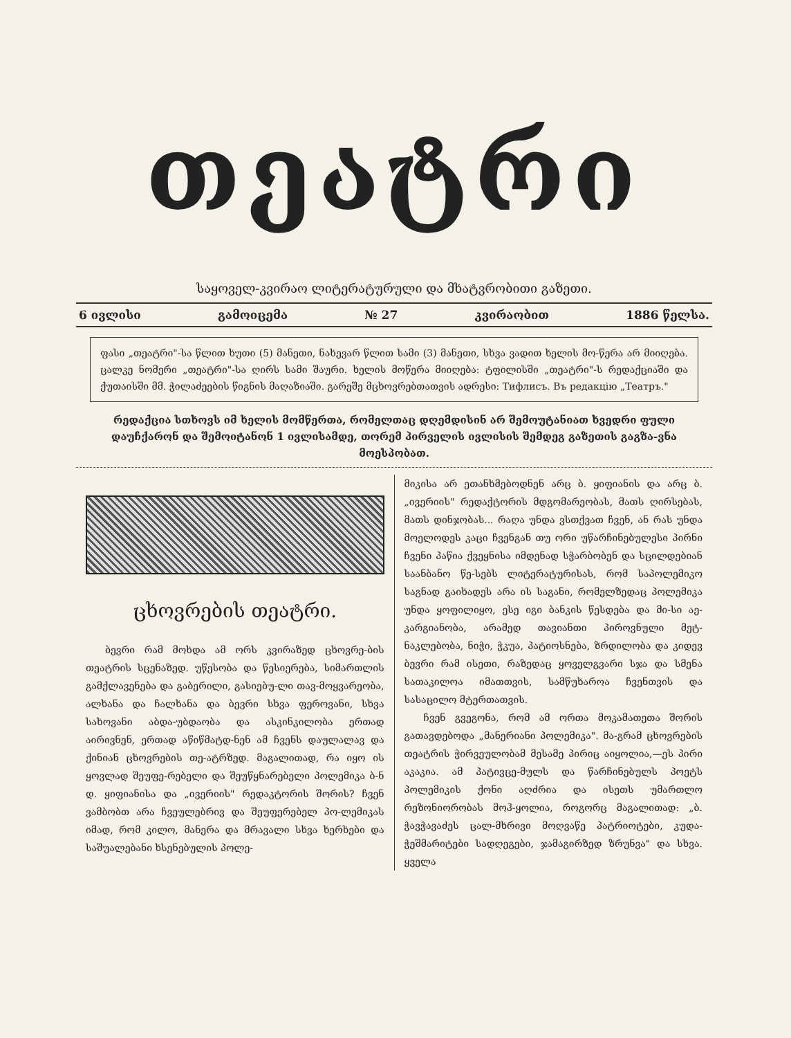თეატრი
საყოველ-კვირაო ლიტერატურული და მხატვრობითი გაზეთი.
6 ივლისი გამოიცემა № 27 კვირაობით 1886 წელსა.
ფასი „თეატრი"-სა წლით ხუთი (5) მანეთი, ნახევარ წლით სამი (3) მანეთი, სხვა ვადით ხელის მო-წერა არ მიიღება. ცალკე ნომერი „თეატრი"-სა ღირს სამი შაური. ხელის მოწერა მიიღება: ტფილისში „თეატრი"-ს რედაქციაში და ქუთაისში მმ. ჭილაძეების წიგნის მაღაზიაში. გარეშე მცხოვრებთათვის ადრესი: Тифлисъ. Въ редакцію „Театръ."
რედაქცია სთხოვს იმ ხელის მომწერთა, რომელთაც დღემდისინ არ შემოუტანიათ ხვედრი ფული დაუჩქარონ და შემოიტანონ 1 ივლისამდე, თორემ პირველის ივლისის შემდეგ გაზეთის გაგზა-ვნა მოესპობათ.
ცხოვრების თეატრი.
ბევრი რამ მოხდა ამ ორს კვირაზედ ცხოვრე-ბის თეატრის სცენაზედ. უწესობა და წესიერება, სიმართლის გამქლავენება და გაბერილი, გასიებუ-ლი თავ-მოყვარეობა, ალხანა და ჩალხანა და ბევრი სხვა ფეროვანი, სხვა სახოვანი აბდა-უბდაობა და ასკინკილობა ერთად აირივნენ, ერთად აწიწმატდ-ნენ ამ ჩვენს დაულალავ და ქინიან ცხოვრების თე-ატრზედ. მაგალითად, რა იყო ის ყოვლად შეუფე-რებელი და შეუწყნარებელი პოლემიკა ბ-ნ დ. ყიფიანისა და „ივერიის" რედაკტორის შორის? ჩვენ ვამბობთ არა ჩვეულებრივ და შეუფერებელ პო-ლემიკას იმად, რომ კილო, მანერა და მრავალი სხვა ხერხები და საშუალებანი ხსენებულის პოლე-
მიკისა არ ეთანხმებოდნენ არც ბ. ყიფიანის და არც ბ. „ივერიის" რედაქტორის მდგომარეობას, მათს ღირსებას, მათს დინჯობას... რაღა უნდა ვსთქვათ ჩვენ, ან რას უნდა მოელოდეს კაცი ჩვენგან თუ ორი უწარჩინებულესი პირნი ჩვენი პაწია ქვეყნისა იმდენად სჭარბობენ და სცილდებიან საანბანო წე-სებს ლიტერატურისას, რომ საპოლემიკო საგნად გაიხადეს არა ის საგანი, რომელზედაც პოლემიკა უნდა ყოფილიყო, ესე იგი ბანკის წესდება და მი-სი აე-კარგიანობა, არამედ თავიანთი პიროვნული მეტ-ნაკლებობა, ნიჭი, ჭკუა, პატიოსნება, ზრდილობა და კიდევ ბევრი რამ ისეთი, რაზედაც ყოველგვარი სჯა და სმენა სათაკილოა იმათთვის, სამწუხაროა ჩვენთვის და სასაცილო მტერთათვის.
ჩვენ გვეგონა, რომ ამ ორთა მოკამათეთა შორის გათავდებოდა „მანერიანი პოლემიკა". მა-გრამ ცხოვრების თეატრის ჭირვეულობამ მესამე პირიც აიყოლია,—ეს პირი აკაკია. ამ პატივცე-მულს და წარჩინებულს პოეტს პოლემიკის ქონი აღძრია და ისეთს უმართლო რეზონიორობას მოჰ-ყოლია, როგორც მაგალითად: „ბ. ჭავჭავაძეს ცალ-მხრივი მოღვაწე პატრიოტები, კუდა-ჭეშმარიტები სადღეგები, ჯამაგირზედ ზრუნვა" და სხვა. ყველა